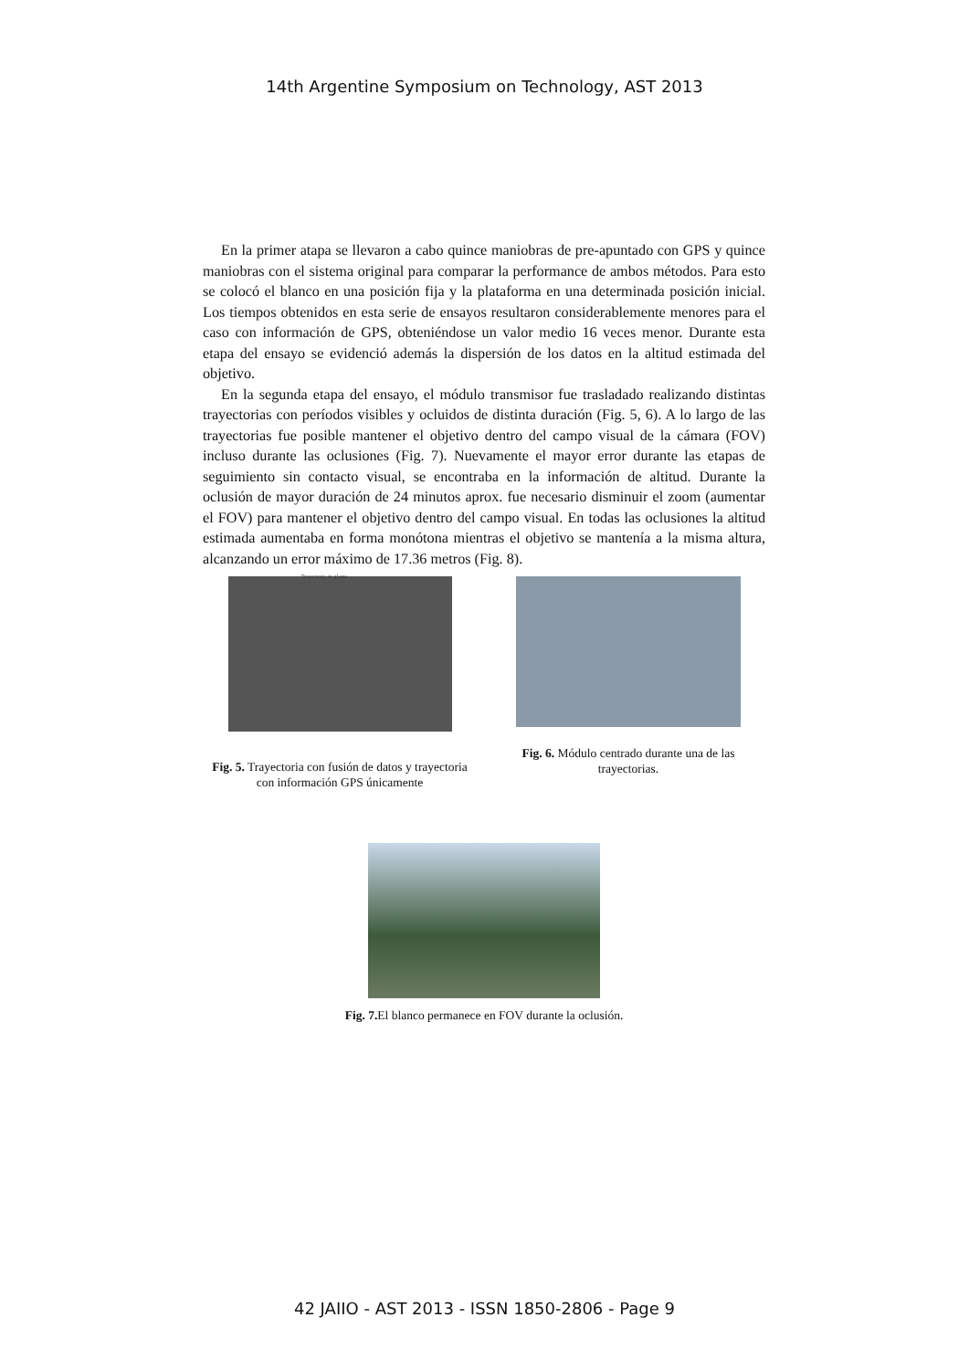14th Argentine Symposium on Technology, AST 2013
En la primer atapa se llevaron a cabo quince maniobras de pre-apuntado con GPS y quince maniobras con el sistema original para comparar la performance de ambos métodos. Para esto se colocó el blanco en una posición fija y la plataforma en una determinada posición inicial. Los tiempos obtenidos en esta serie de ensayos resultaron considerablemente menores para el caso con información de GPS, obteniéndose un valor medio 16 veces menor. Durante esta etapa del ensayo se evidenció además la dispersión de los datos en la altitud estimada del objetivo.
En la segunda etapa del ensayo, el módulo transmisor fue trasladado realizando distintas trayectorias con períodos visibles y ocluidos de distinta duración (Fig. 5, 6). A lo largo de las trayectorias fue posible mantener el objetivo dentro del campo visual de la cámara (FOV) incluso durante las oclusiones (Fig. 7). Nuevamente el mayor error durante las etapas de seguimiento sin contacto visual, se encontraba en la información de altitud. Durante la oclusión de mayor duración de 24 minutos aprox. fue necesario disminuir el zoom (aumentar el FOV) para mantener el objetivo dentro del campo visual. En todas las oclusiones la altitud estimada aumentaba en forma monótona mientras el objetivo se mantenía a la misma altura, alcanzando un error máximo de 17.36 metros (Fig. 8).
Trayectoria en planta
Fig. 5. Trayectoria con fusión de datos y trayectoria con información GPS únicamente
Fig. 6. Módulo centrado durante una de las trayectorias.
Fig. 7. El blanco permanece en FOV durante la oclusión.
42 JAIIO - AST 2013 - ISSN 1850-2806 - Page 9